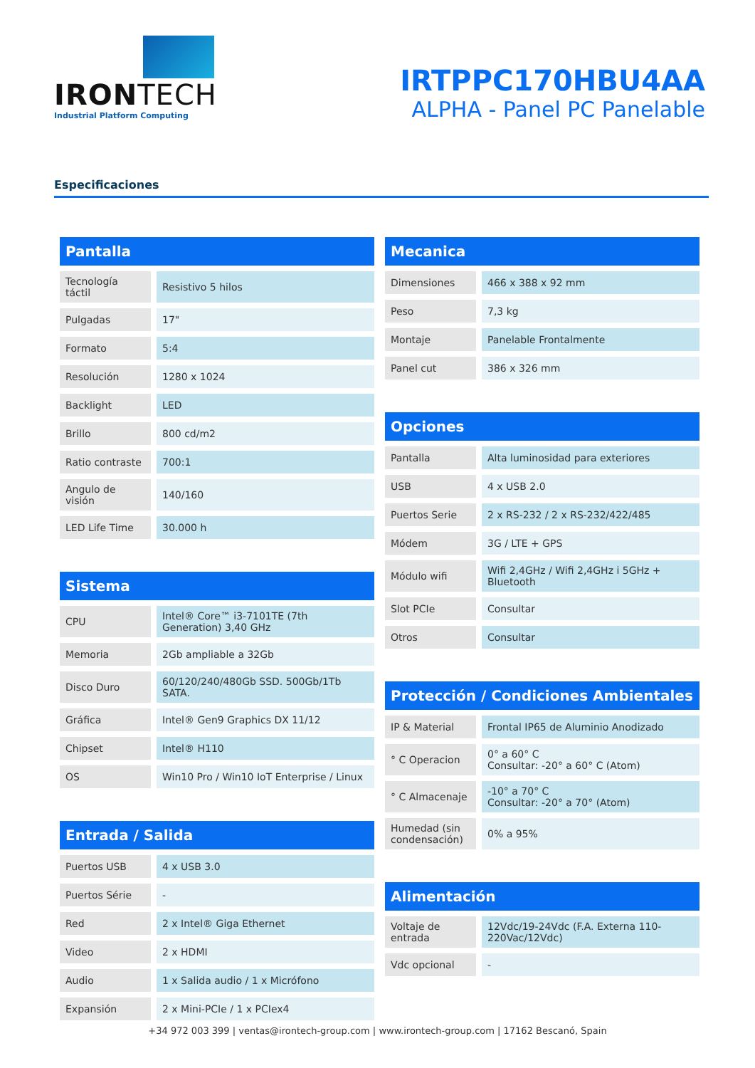IRONTECH
Industrial Platform Computing
IRTPPC170HBU4AA
ALPHA - Panel PC Panelable
Especificaciones
Pantalla
| Tecnología táctil | Resistivo 5 hilos |
| Pulgadas | 17" |
| Formato | 5:4 |
| Resolución | 1280 x 1024 |
| Backlight | LED |
| Brillo | 800 cd/m2 |
| Ratio contraste | 700:1 |
| Angulo de visión | 140/160 |
| LED Life Time | 30.000 h |
Sistema
| CPU | Intel® Core™ i3-7101TE (7th Generation) 3,40 GHz |
| Memoria | 2Gb ampliable a 32Gb |
| Disco Duro | 60/120/240/480Gb SSD. 500Gb/1Tb SATA. |
| Gráfica | Intel® Gen9 Graphics DX 11/12 |
| Chipset | Intel® H110 |
| OS | Win10 Pro / Win10 IoT Enterprise / Linux |
Entrada / Salida
| Puertos USB | 4 x USB 3.0 |
| Puertos Série | - |
| Red | 2 x Intel® Giga Ethernet |
| Video | 2 x HDMI |
| Audio | 1 x Salida audio / 1 x Micrófono |
| Expansión | 2 x Mini-PCIe / 1 x PCIex4 |
Mecanica
| Dimensiones | 466 x 388 x 92 mm |
| Peso | 7,3 kg |
| Montaje | Panelable Frontalmente |
| Panel cut | 386 x 326 mm |
Opciones
| Pantalla | Alta luminosidad para exteriores |
| USB | 4 x USB 2.0 |
| Puertos Serie | 2 x RS-232 / 2 x RS-232/422/485 |
| Módem | 3G / LTE + GPS |
| Módulo wifi | Wifi 2,4GHz / Wifi 2,4GHz i 5GHz + Bluetooth |
| Slot PCIe | Consultar |
| Otros | Consultar |
Protección / Condiciones Ambientales
| IP & Material | Frontal IP65 de Aluminio Anodizado |
| ° C Operacion | 0° a 60° C Consultar: -20° a 60° C (Atom) |
| ° C Almacenaje | -10° a 70° C Consultar: -20° a 70° (Atom) |
| Humedad (sin condensación) | 0% a 95% |
Alimentación
| Voltaje de entrada | 12Vdc/19-24Vdc (F.A. Externa 110-220Vac/12Vdc) |
| Vdc opcional | - |
+34 972 003 399 | ventas@irontech-group.com | www.irontech-group.com | 17162 Bescanó, Spain